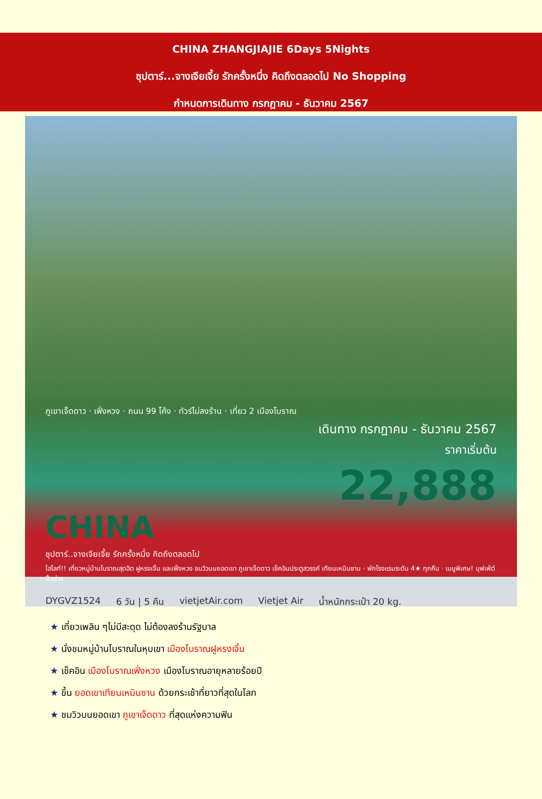CHINA ZHANGJIAJIE 6Days 5Nights
ซุปตาร์...จางเจียเจี้ย รักครั้งหนึ่ง คิดถึงตลอดไป No Shopping
กำหนดการเดินทาง กรกฎาคม - ธันวาคม 2567
ภูเขาเจ็ดดาว · เฟิ่งหวง · ถนน 99 โค้ง · ทัวร์ไม่ลงร้าน · เที่ยว 2 เมืองโบราณ
เดินทาง กรกฎาคม - ธันวาคม 2567
ราคาเริ่มต้น
22,888
CHINA
ซุปตาร์..จางเจียเจี้ย รักครั้งหนึ่ง คิดถึงตลอดไป
ไฮไลท์!! เที่ยวหมู่บ้านโบราณสุดฮิต ฝูหรงเจิ้น และเฟิ่งหวง ชมวิวบนยอดเขา ภูเขาเจ็ดดาว เช็คอินประตูสวรรค์ เทียนเหมินซาน · พักโรงแรมระดับ 4★ ทุกคืน · เมนูพิเศษ! บุฟเฟ่ต์ปิ้งย่าง
DYGVZ1524 6 วัน | 5 คืน vietjetAir.com Vietjet Air น้ำหนักกระเป๋า 20 kg.
★ เที่ยวเพลิน ๆไม่มีสะดุด ไม่ต้องลงร้านรัฐบาล
★ นั่งชมหมู่บ้านโบราณในหุบเขา เมืองโบราณฝูหรงเจิ้น
★ เช็คอิน เมืองโบราณเฟิ่งหวง เมืองโบราณอายุหลายร้อยปี
★ ขึ้น ยอดเขาเทียนเหมินซาน ด้วยกระเช้าที่ยาวที่สุดในโลก
★ ชมวิวบนยอดเขา ภูเขาเจ็ดดาว ที่สุดแห่งความฟิน